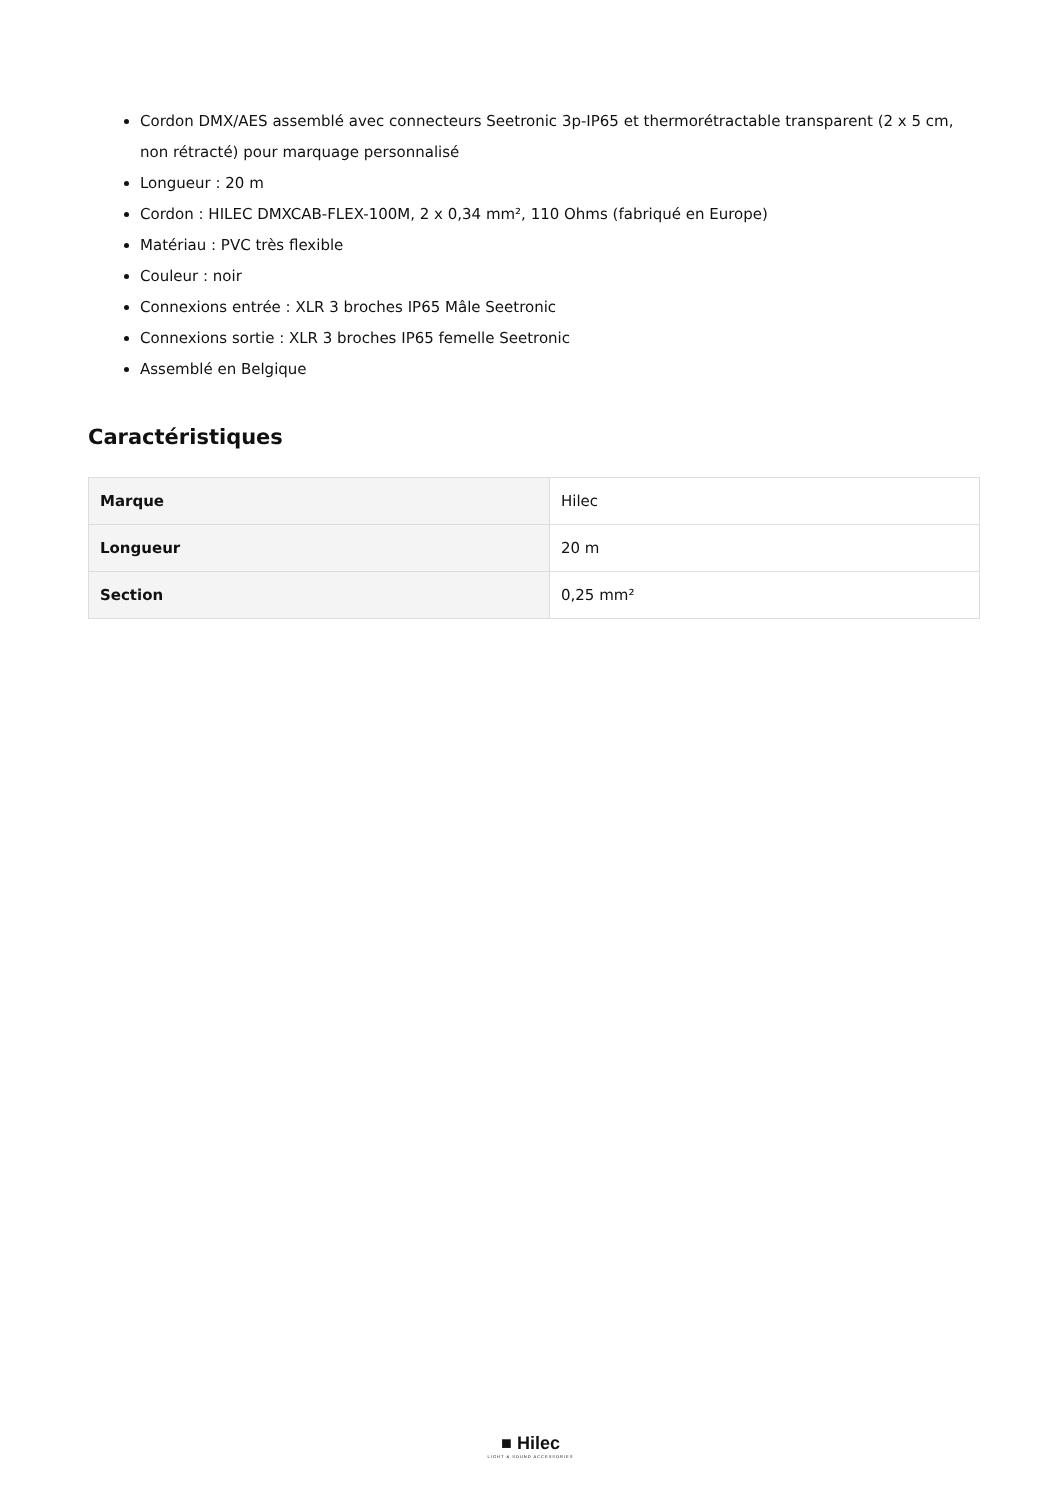Cordon DMX/AES assemblé avec connecteurs Seetronic 3p-IP65 et thermorétractable transparent (2 x 5 cm, non rétracté) pour marquage personnalisé
Longueur : 20 m
Cordon : HILEC DMXCAB-FLEX-100M, 2 x 0,34 mm², 110 Ohms (fabriqué en Europe)
Matériau : PVC très flexible
Couleur : noir
Connexions entrée : XLR 3 broches IP65 Mâle Seetronic
Connexions sortie : XLR 3 broches IP65 femelle Seetronic
Assemblé en Belgique
Caractéristiques
| Marque | Hilec |
| Longueur | 20 m |
| Section | 0,25 mm² |
■ Hilec
LIGHT & SOUND ACCESSORIES